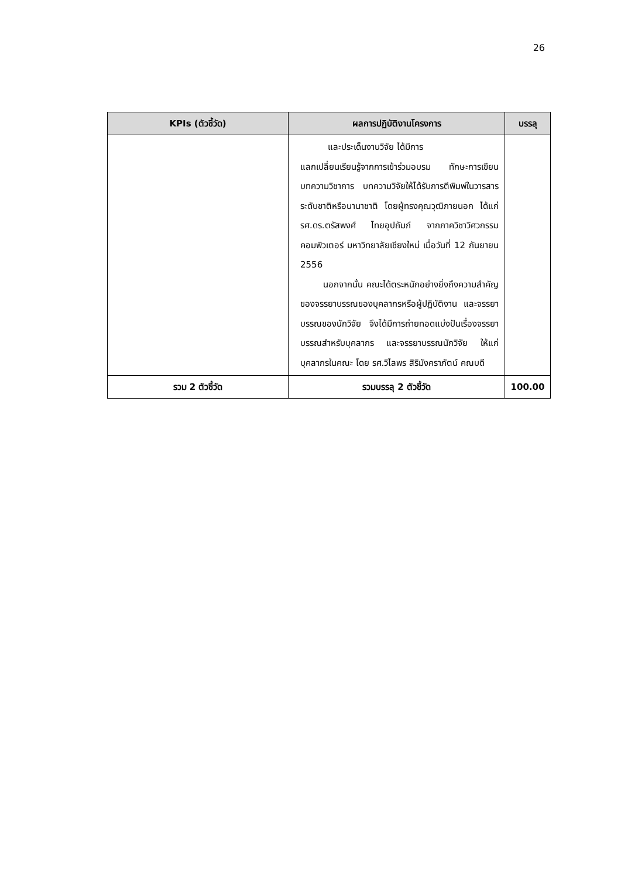26
| KPIs (ตัวชี้วัด) | ผลการปฏิบัติงานโครงการ | บรรลุ |
| --- | --- | --- |
| | และประเด็นงานวิจัย ได้มีการ แลกเปลี่ยนเรียนรู้จากการเข้าร่วมอบรม ทักษะการเขียนบทความวิชาการ บทความวิจัยให้ได้รับการตีพิมพ์ในวารสารระดับชาติหรือนานาชาติ โดยผู้ทรงคุณวุฒิภายนอก ได้แก่ รศ.ดร.ตรัสพงศ์ ไทยอุปถัมภ์ จากภาควิชาวิศวกรรมคอมพิวเตอร์ มหาวิทยาลัยเชียงใหม่ เมื่อวันที่ 12 กันยายน 2556 นอกจากนั้น คณะได้ตระหนักอย่างยิ่งถึงความสำคัญของจรรยาบรรณของบุคลากรหรือผู้ปฏิบัติงาน และจรรยาบรรณของนักวิจัย จึงได้มีการถ่ายทอดแบ่งปันเรื่องจรรยาบรรณสำหรับบุคลากร และจรรยาบรรณนักวิจัย ให้แก่บุคลากรในคณะ โดย รศ.วิไลพร สิริมังคราภัตน์ คณบดี | |
| รวม 2 ตัวชี้วัด | รวมบรรลุ 2 ตัวชี้วัด | 100.00 |